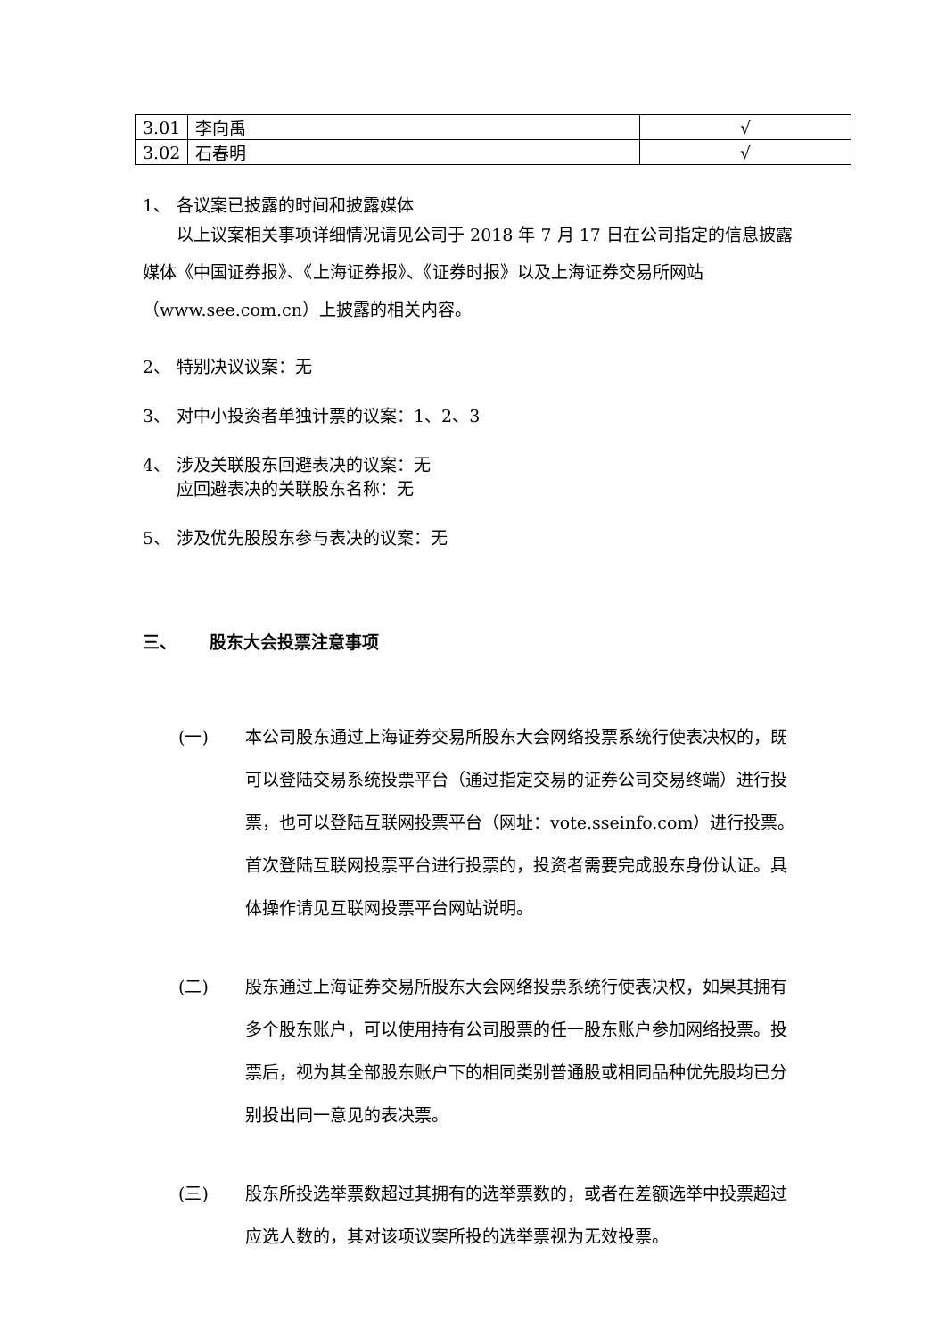| 3.01 | 李向禹 | √ |
| 3.02 | 石春明 | √ |
1、 各议案已披露的时间和披露媒体
以上议案相关事项详细情况请见公司于 2018 年 7 月 17 日在公司指定的信息披露媒体《中国证券报》、《上海证券报》、《证券时报》以及上海证券交易所网站（www.see.com.cn）上披露的相关内容。
2、 特别决议议案：无
3、 对中小投资者单独计票的议案：1、2、3
4、 涉及关联股东回避表决的议案：无
应回避表决的关联股东名称：无
5、 涉及优先股股东参与表决的议案：无
三、 股东大会投票注意事项
(一) 本公司股东通过上海证券交易所股东大会网络投票系统行使表决权的，既可以登陆交易系统投票平台（通过指定交易的证券公司交易终端）进行投票，也可以登陆互联网投票平台（网址：vote.sseinfo.com）进行投票。首次登陆互联网投票平台进行投票的，投资者需要完成股东身份认证。具体操作请见互联网投票平台网站说明。
(二) 股东通过上海证券交易所股东大会网络投票系统行使表决权，如果其拥有多个股东账户，可以使用持有公司股票的任一股东账户参加网络投票。投票后，视为其全部股东账户下的相同类别普通股或相同品种优先股均已分别投出同一意见的表决票。
(三) 股东所投选举票数超过其拥有的选举票数的，或者在差额选举中投票超过应选人数的，其对该项议案所投的选举票视为无效投票。